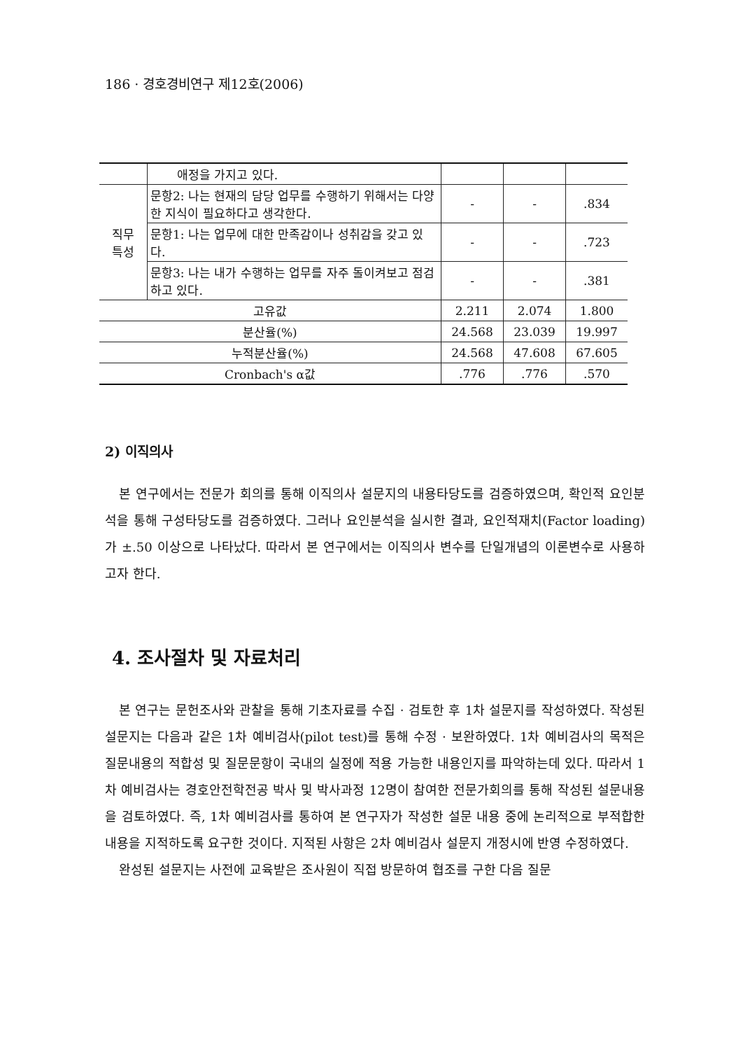186 · 경호경비연구 제12호(2006)
| | 애정을 가지고 있다. | | | |
| 직무 특성 | 문항2: 나는 현재의 담당 업무를 수행하기 위해서는 다양한 지식이 필요하다고 생각한다. | - | - | .834 |
| | 문항1: 나는 업무에 대한 만족감이나 성취감을 갖고 있다. | - | - | .723 |
| | 문항3: 나는 내가 수행하는 업무를 자주 돌이켜보고 점검하고 있다. | - | - | .381 |
| 고유값 | | 2.211 | 2.074 | 1.800 |
| 분산율(%) | | 24.568 | 23.039 | 19.997 |
| 누적분산율(%) | | 24.568 | 47.608 | 67.605 |
| Cronbach's α값 | | .776 | .776 | .570 |
2) 이직의사
본 연구에서는 전문가 회의를 통해 이직의사 설문지의 내용타당도를 검증하였으며, 확인적 요인분석을 통해 구성타당도를 검증하였다. 그러나 요인분석을 실시한 결과, 요인적재치(Factor loading)가 ±.50 이상으로 나타났다. 따라서 본 연구에서는 이직의사 변수를 단일개념의 이론변수로 사용하고자 한다.
4. 조사절차 및 자료처리
본 연구는 문헌조사와 관찰을 통해 기초자료를 수집 · 검토한 후 1차 설문지를 작성하였다. 작성된 설문지는 다음과 같은 1차 예비검사(pilot test)를 통해 수정 · 보완하였다. 1차 예비검사의 목적은 질문내용의 적합성 및 질문문항이 국내의 실정에 적용 가능한 내용인지를 파악하는데 있다. 따라서 1차 예비검사는 경호안전학전공 박사 및 박사과정 12명이 참여한 전문가회의를 통해 작성된 설문내용을 검토하였다. 즉, 1차 예비검사를 통하여 본 연구자가 작성한 설문 내용 중에 논리적으로 부적합한 내용을 지적하도록 요구한 것이다. 지적된 사항은 2차 예비검사 설문지 개정시에 반영 수정하였다.
완성된 설문지는 사전에 교육받은 조사원이 직접 방문하여 협조를 구한 다음 질문